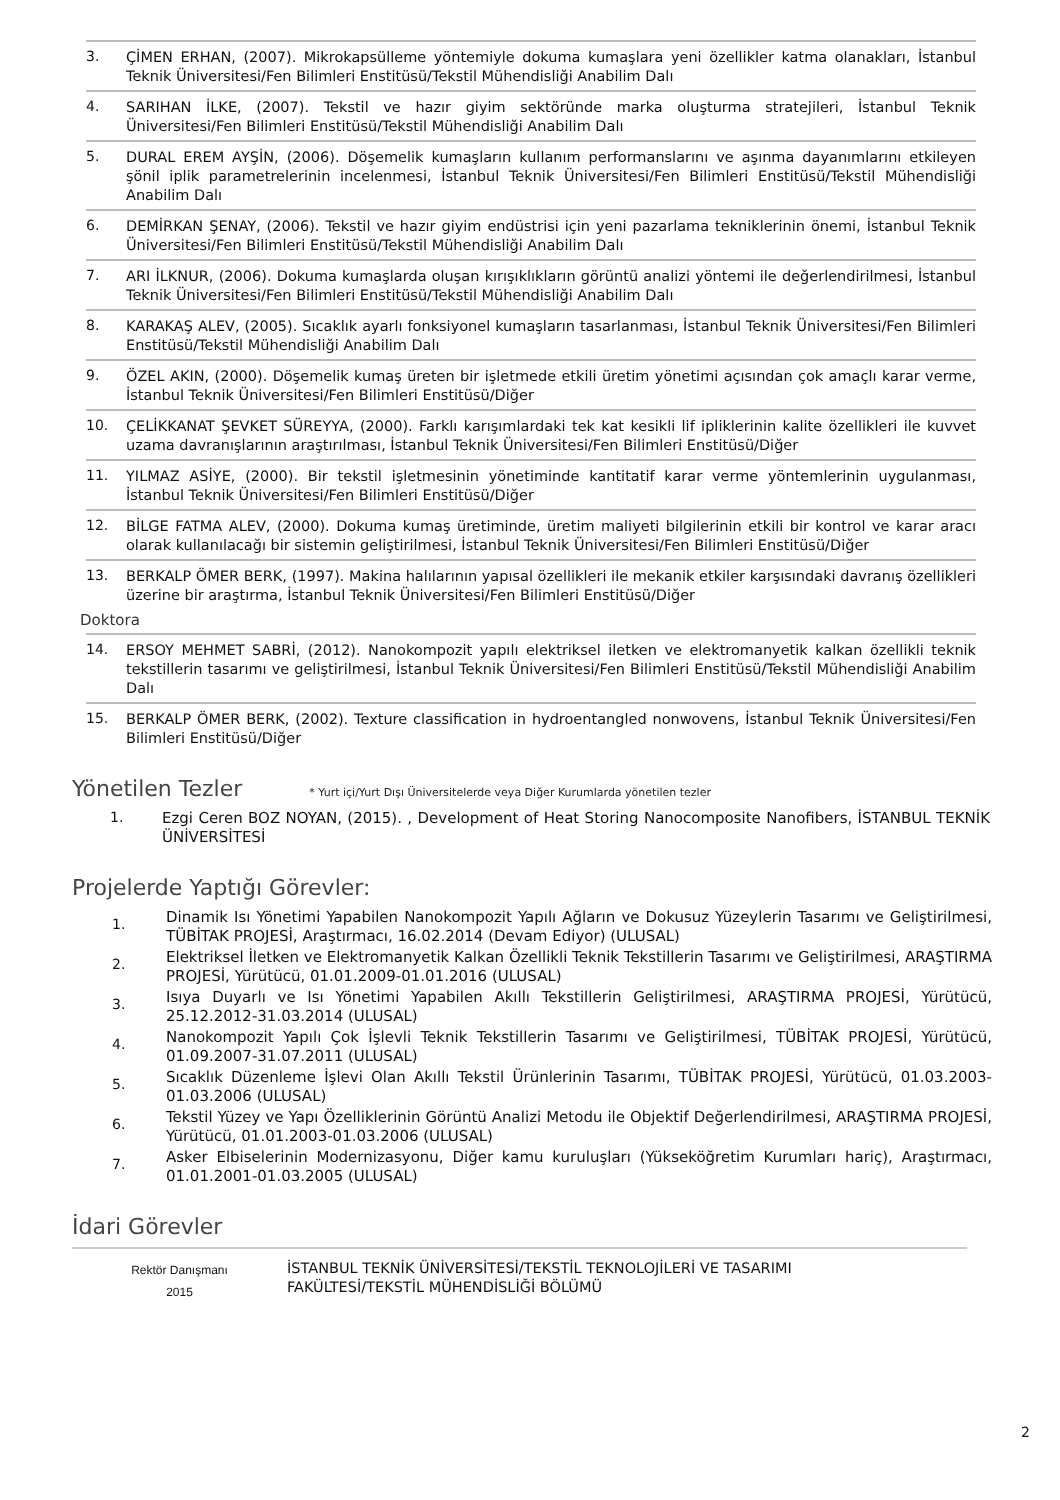3.
ÇİMEN ERHAN, (2007). Mikrokapsülleme yöntemiyle dokuma kumaşlara yeni özellikler katma olanakları, İstanbul Teknik Üniversitesi/Fen Bilimleri Enstitüsü/Tekstil Mühendisliği Anabilim Dalı
4.
SARIHAN İLKE, (2007). Tekstil ve hazır giyim sektöründe marka oluşturma stratejileri, İstanbul Teknik Üniversitesi/Fen Bilimleri Enstitüsü/Tekstil Mühendisliği Anabilim Dalı
5.
DURAL EREM AYŞİN, (2006). Döşemelik kumaşların kullanım performanslarını ve aşınma dayanımlarını etkileyen şönil iplik parametrelerinin incelenmesi, İstanbul Teknik Üniversitesi/Fen Bilimleri Enstitüsü/Tekstil Mühendisliği Anabilim Dalı
6.
DEMİRKAN ŞENAY, (2006). Tekstil ve hazır giyim endüstrisi için yeni pazarlama tekniklerinin önemi, İstanbul Teknik Üniversitesi/Fen Bilimleri Enstitüsü/Tekstil Mühendisliği Anabilim Dalı
7.
ARI İLKNUR, (2006). Dokuma kumaşlarda oluşan kırışıklıkların görüntü analizi yöntemi ile değerlendirilmesi, İstanbul Teknik Üniversitesi/Fen Bilimleri Enstitüsü/Tekstil Mühendisliği Anabilim Dalı
8.
KARAKAŞ ALEV, (2005). Sıcaklık ayarlı fonksiyonel kumaşların tasarlanması, İstanbul Teknik Üniversitesi/Fen Bilimleri Enstitüsü/Tekstil Mühendisliği Anabilim Dalı
9.
ÖZEL AKIN, (2000). Döşemelik kumaş üreten bir işletmede etkili üretim yönetimi açısından çok amaçlı karar verme, İstanbul Teknik Üniversitesi/Fen Bilimleri Enstitüsü/Diğer
10.
ÇELİKKANAT ŞEVKET SÜREYYA, (2000). Farklı karışımlardaki tek kat kesikli lif ipliklerinin kalite özellikleri ile kuvvet uzama davranışlarının araştırılması, İstanbul Teknik Üniversitesi/Fen Bilimleri Enstitüsü/Diğer
11.
YILMAZ ASİYE, (2000). Bir tekstil işletmesinin yönetiminde kantitatif karar verme yöntemlerinin uygulanması, İstanbul Teknik Üniversitesi/Fen Bilimleri Enstitüsü/Diğer
12.
BİLGE FATMA ALEV, (2000). Dokuma kumaş üretiminde, üretim maliyeti bilgilerinin etkili bir kontrol ve karar aracı olarak kullanılacağı bir sistemin geliştirilmesi, İstanbul Teknik Üniversitesi/Fen Bilimleri Enstitüsü/Diğer
13.
BERKALP ÖMER BERK, (1997). Makina halılarının yapısal özellikleri ile mekanik etkiler karşısındaki davranış özellikleri üzerine bir araştırma, İstanbul Teknik Üniversitesi/Fen Bilimleri Enstitüsü/Diğer
Doktora
14.
ERSOY MEHMET SABRİ, (2012). Nanokompozit yapılı elektriksel iletken ve elektromanyetik kalkan özellikli teknik tekstillerin tasarımı ve geliştirilmesi, İstanbul Teknik Üniversitesi/Fen Bilimleri Enstitüsü/Tekstil Mühendisliği Anabilim Dalı
15.
BERKALP ÖMER BERK, (2002). Texture classification in hydroentangled nonwovens, İstanbul Teknik Üniversitesi/Fen Bilimleri Enstitüsü/Diğer
Yönetilen Tezler * Yurt içi/Yurt Dışı Üniversitelerde veya Diğer Kurumlarda yönetilen tezler
1.
Ezgi Ceren BOZ NOYAN, (2015). , Development of Heat Storing Nanocomposite Nanofibers, İSTANBUL TEKNİK ÜNİVERSİTESİ
Projelerde Yaptığı Görevler:
1.
Dinamik Isı Yönetimi Yapabilen Nanokompozit Yapılı Ağların ve Dokusuz Yüzeylerin Tasarımı ve Geliştirilmesi, TÜBİTAK PROJESİ, Araştırmacı, 16.02.2014 (Devam Ediyor) (ULUSAL)
2.
Elektriksel İletken ve Elektromanyetik Kalkan Özellikli Teknik Tekstillerin Tasarımı ve Geliştirilmesi, ARAŞTIRMA PROJESİ, Yürütücü, 01.01.2009-01.01.2016 (ULUSAL)
3.
Isıya Duyarlı ve Isı Yönetimi Yapabilen Akıllı Tekstillerin Geliştirilmesi, ARAŞTIRMA PROJESİ, Yürütücü, 25.12.2012-31.03.2014 (ULUSAL)
4.
Nanokompozit Yapılı Çok İşlevli Teknik Tekstillerin Tasarımı ve Geliştirilmesi, TÜBİTAK PROJESİ, Yürütücü, 01.09.2007-31.07.2011 (ULUSAL)
5.
Sıcaklık Düzenleme İşlevi Olan Akıllı Tekstil Ürünlerinin Tasarımı, TÜBİTAK PROJESİ, Yürütücü, 01.03.2003-01.03.2006 (ULUSAL)
6.
Tekstil Yüzey ve Yapı Özelliklerinin Görüntü Analizi Metodu ile Objektif Değerlendirilmesi, ARAŞTIRMA PROJESİ, Yürütücü, 01.01.2003-01.03.2006 (ULUSAL)
7.
Asker Elbiselerinin Modernizasyonu, Diğer kamu kuruluşları (Yükseköğretim Kurumları hariç), Araştırmacı, 01.01.2001-01.03.2005 (ULUSAL)
İdari Görevler
Rektör Danışmanı
2015
İSTANBUL TEKNİK ÜNİVERSİTESİ/TEKSTİL TEKNOLOJİLERİ VE TASARIMI
FAKÜLTESİ/TEKSTİL MÜHENDİSLİĞİ BÖLÜMÜ
2